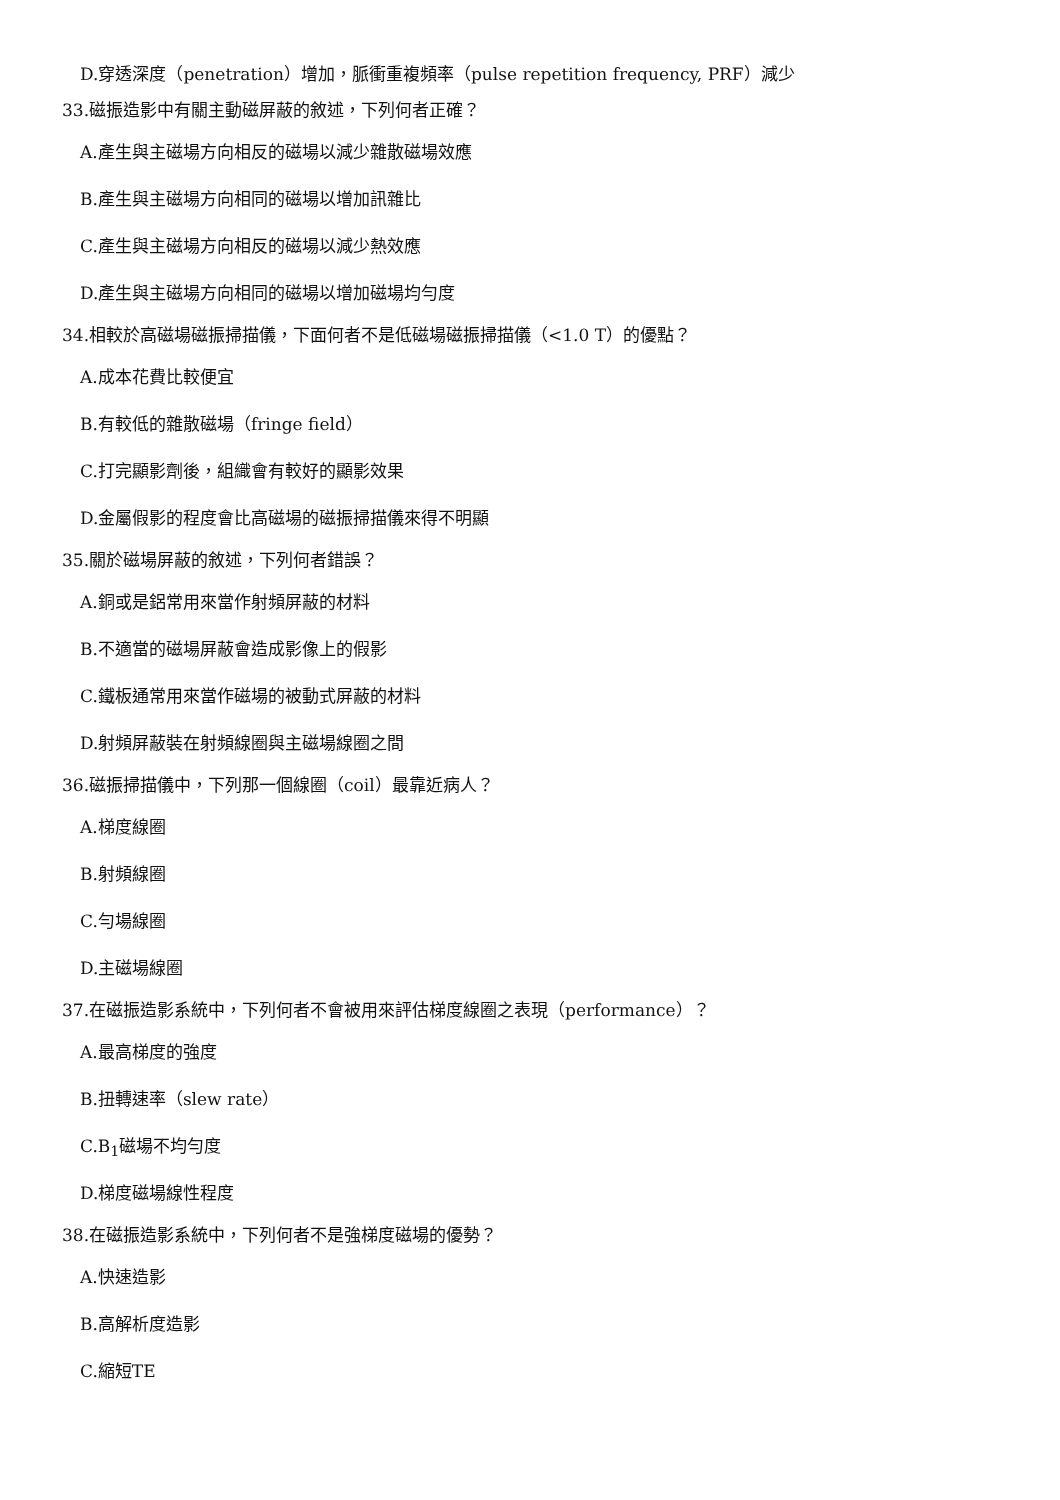D.穿透深度（penetration）增加，脈衝重複頻率（pulse repetition frequency, PRF）減少
33.磁振造影中有關主動磁屏蔽的敘述，下列何者正確？
A.產生與主磁場方向相反的磁場以減少雜散磁場效應
B.產生與主磁場方向相同的磁場以增加訊雜比
C.產生與主磁場方向相反的磁場以減少熱效應
D.產生與主磁場方向相同的磁場以增加磁場均勻度
34.相較於高磁場磁振掃描儀，下面何者不是低磁場磁振掃描儀（<1.0 T）的優點？
A.成本花費比較便宜
B.有較低的雜散磁場（fringe field）
C.打完顯影劑後，組織會有較好的顯影效果
D.金屬假影的程度會比高磁場的磁振掃描儀來得不明顯
35.關於磁場屏蔽的敘述，下列何者錯誤？
A.銅或是鋁常用來當作射頻屏蔽的材料
B.不適當的磁場屏蔽會造成影像上的假影
C.鐵板通常用來當作磁場的被動式屏蔽的材料
D.射頻屏蔽裝在射頻線圈與主磁場線圈之間
36.磁振掃描儀中，下列那一個線圈（coil）最靠近病人？
A.梯度線圈
B.射頻線圈
C.勻場線圈
D.主磁場線圈
37.在磁振造影系統中，下列何者不會被用來評估梯度線圈之表現（performance）？
A.最高梯度的強度
B.扭轉速率（slew rate）
C.B<sub>1</sub>磁場不均勻度
D.梯度磁場線性程度
38.在磁振造影系統中，下列何者不是強梯度磁場的優勢？
A.快速造影
B.高解析度造影
C.縮短TE